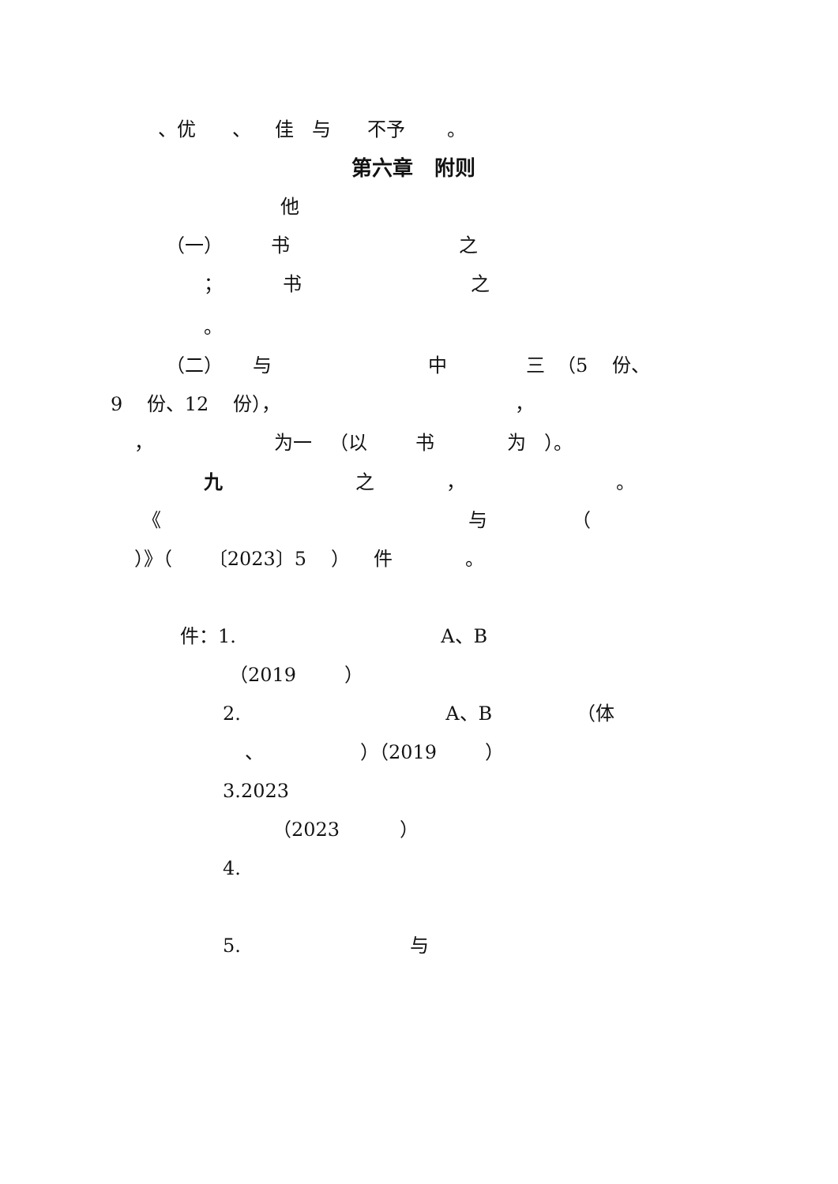、优 、 佳 与 不予 。
第六章 附则
他
（一） 书 之
； 书 之
。
（二） 与 中 三 （5 份、
9 份、12 份）， ，
， 为一 （以 书 为 ）。
九 之 ， 。
《 与 （
）》（ 〔2023〕5 ） 件 。
件：1. A、B
（2019 ）
2. A、B （体
、 ）（2019 ）
3.2023
（2023 ）
4.
5. 与